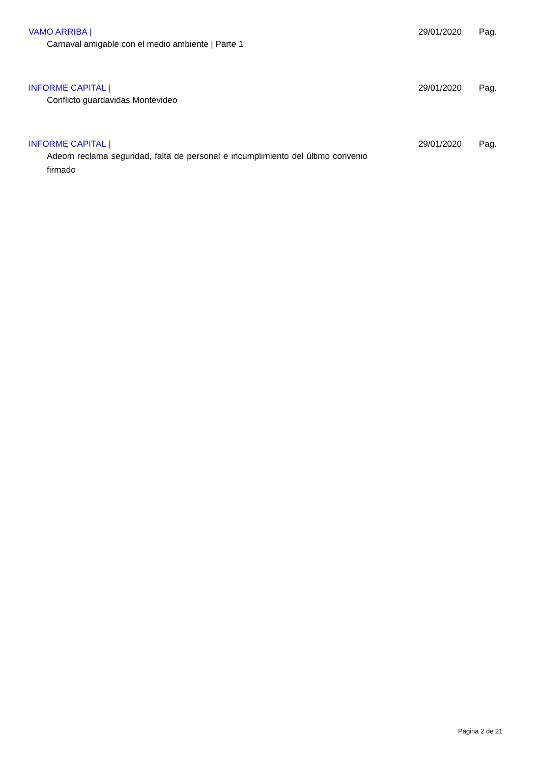VAMO ARRIBA | 29/01/2020 Pag.
Carnaval amigable con el medio ambiente | Parte 1
INFORME CAPITAL | 29/01/2020 Pag.
Conflicto guardavidas Montevideo
INFORME CAPITAL | 29/01/2020 Pag.
Adeom reclama seguridad, falta de personal e incumplimiento del último convenio firmado
Página 2 de 21